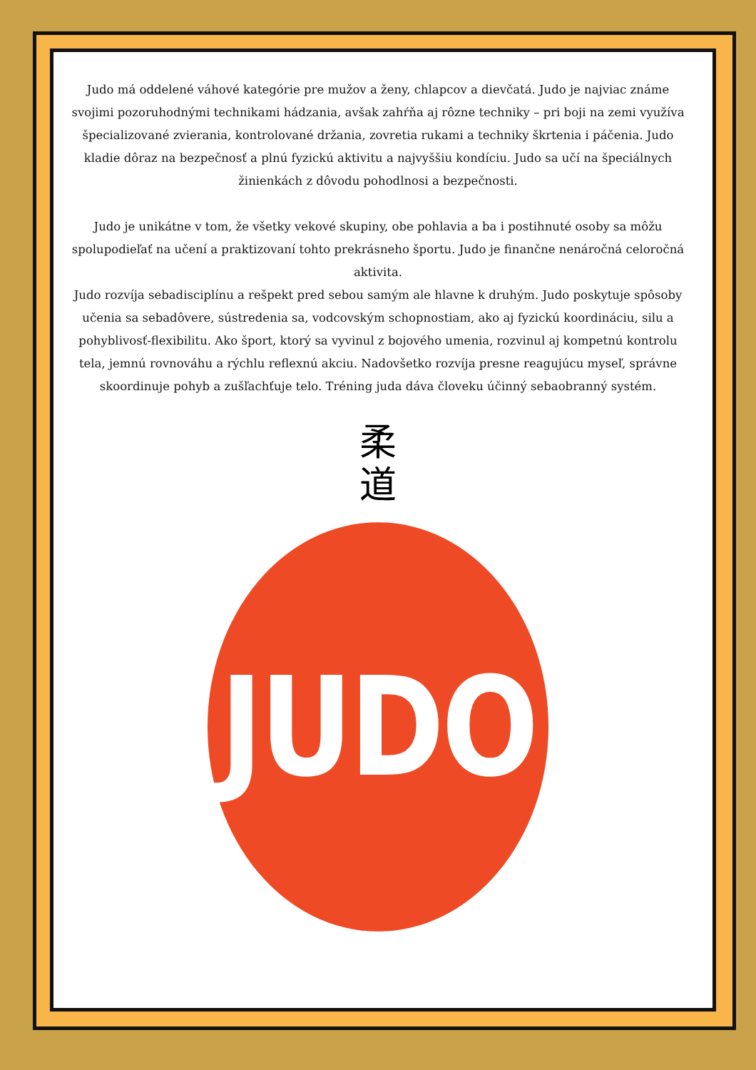Judo má oddelené váhové kategórie pre mužov a ženy, chlapcov a dievčatá. Judo je najviac známe svojimi pozoruhodnými technikami hádzania, avšak zahŕňa aj rôzne techniky – pri boji na zemi využíva špecializované zvierania, kontrolované držania, zovretia rukami a techniky škrtenia i páčenia. Judo kladie dôraz na bezpečnosť a plnú fyzickú aktivitu a najvyššiu kondíciu. Judo sa učí na špeciálnych žinienkách z dôvodu pohodlnosi a bezpečnosti.
Judo je unikátne v tom, že všetky vekové skupiny, obe pohlavia a ba i postihnuté osoby sa môžu spolupodieľať na učení a praktizovaní tohto prekrásneho športu. Judo je finančne nenáročná celoročná aktivita.
Judo rozvíja sebadisciplínu a rešpekt pred sebou samým ale hlavne k druhým. Judo poskytuje spôsoby učenia sa sebadôvere, sústredenia sa, vodcovským schopnostiam, ako aj fyzickú koordináciu, silu a pohyblivosť-flexibilitu. Ako šport, ktorý sa vyvinul z bojového umenia, rozvinul aj kompetnú kontrolu tela, jemnú rovnováhu a rýchlu reflexnú akciu. Nadovšetko rozvíja presne reagujúcu myseľ, správne skoordinuje pohyb a zušľachťuje telo. Tréning juda dáva človeku účinný sebaobranný systém.
柔
道
JUDO